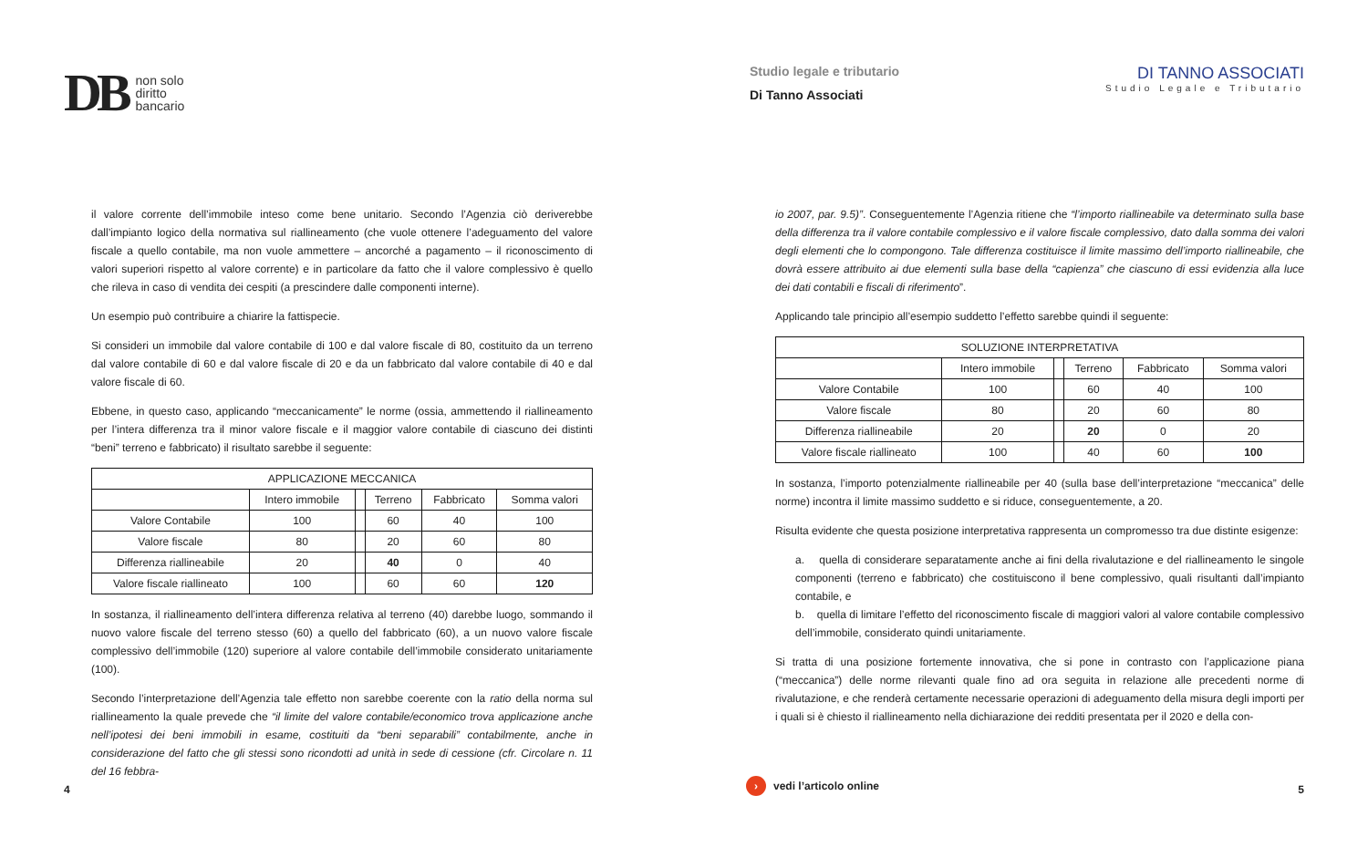DB non solo
diritto
bancario
il valore corrente dell’immobile inteso come bene unitario. Secondo l’Agenzia ciò deriverebbe dall’impianto logico della normativa sul riallineamento (che vuole ottenere l’adeguamento del valore fiscale a quello contabile, ma non vuole ammettere – ancorché a pagamento – il riconoscimento di valori superiori rispetto al valore corrente) e in particolare da fatto che il valore complessivo è quello che rileva in caso di vendita dei cespiti (a prescindere dalle componenti interne).
Un esempio può contribuire a chiarire la fattispecie.
Si consideri un immobile dal valore contabile di 100 e dal valore fiscale di 80, costituito da un terreno dal valore contabile di 60 e dal valore fiscale di 20 e da un fabbricato dal valore contabile di 40 e dal valore fiscale di 60.
Ebbene, in questo caso, applicando “meccanicamente” le norme (ossia, ammettendo il riallineamento per l’intera differenza tra il minor valore fiscale e il maggior valore contabile di ciascuno dei distinti “beni” terreno e fabbricato) il risultato sarebbe il seguente:
| APPLICAZIONE MECCANICA | | | | | |
| --- | --- | --- | --- | --- | --- |
| | Intero immobile | | Terreno | Fabbricato | Somma valori |
| Valore Contabile | 100 | | 60 | 40 | 100 |
| Valore fiscale | 80 | | 20 | 60 | 80 |
| Differenza riallineabile | 20 | | 40 | 0 | 40 |
| Valore fiscale riallineato | 100 | | 60 | 60 | 120 |
In sostanza, il riallineamento dell’intera differenza relativa al terreno (40) darebbe luogo, sommando il nuovo valore fiscale del terreno stesso (60) a quello del fabbricato (60), a un nuovo valore fiscale complessivo dell’immobile (120) superiore al valore contabile dell’immobile considerato unitariamente (100).
Secondo l’interpretazione dell’Agenzia tale effetto non sarebbe coerente con la ratio della norma sul riallineamento la quale prevede che “il limite del valore contabile/economico trova applicazione anche nell’ipotesi dei beni immobili in esame, costituiti da “beni separabili” contabilmente, anche in considerazione del fatto che gli stessi sono ricondotti ad unità in sede di cessione (cfr. Circolare n. 11 del 16 febbra-
4
Studio legale e tributario
Di Tanno Associati
DI TANNO ASSOCIATI
Studio Legale e Tributario
io 2007, par. 9.5)”. Conseguentemente l’Agenzia ritiene che “l’importo riallineabile va determinato sulla base della differenza tra il valore contabile complessivo e il valore fiscale complessivo, dato dalla somma dei valori degli elementi che lo compongono. Tale differenza costituisce il limite massimo dell’importo riallineabile, che dovrà essere attribuito ai due elementi sulla base della “capienza” che ciascuno di essi evidenzia alla luce dei dati contabili e fiscali di riferimento”.
Applicando tale principio all’esempio suddetto l’effetto sarebbe quindi il seguente:
| SOLUZIONE INTERPRETATIVA | | | | | |
| --- | --- | --- | --- | --- | --- |
| | Intero immobile | | Terreno | Fabbricato | Somma valori |
| Valore Contabile | 100 | | 60 | 40 | 100 |
| Valore fiscale | 80 | | 20 | 60 | 80 |
| Differenza riallineabile | 20 | | 20 | 0 | 20 |
| Valore fiscale riallineato | 100 | | 40 | 60 | 100 |
In sostanza, l’importo potenzialmente riallineabile per 40 (sulla base dell’interpretazione “meccanica” delle norme) incontra il limite massimo suddetto e si riduce, conseguentemente, a 20.
Risulta evidente che questa posizione interpretativa rappresenta un compromesso tra due distinte esigenze:
a. quella di considerare separatamente anche ai fini della rivalutazione e del riallineamento le singole componenti (terreno e fabbricato) che costituiscono il bene complessivo, quali risultanti dall’impianto contabile, e
b. quella di limitare l’effetto del riconoscimento fiscale di maggiori valori al valore contabile complessivo dell’immobile, considerato quindi unitariamente.
Si tratta di una posizione fortemente innovativa, che si pone in contrasto con l’applicazione piana (“meccanica”) delle norme rilevanti quale fino ad ora seguita in relazione alle precedenti norme di rivalutazione, e che renderà certamente necessarie operazioni di adeguamento della misura degli importi per i quali si è chiesto il riallineamento nella dichiarazione dei redditi presentata per il 2020 e della con-
› vedi l’articolo online 5